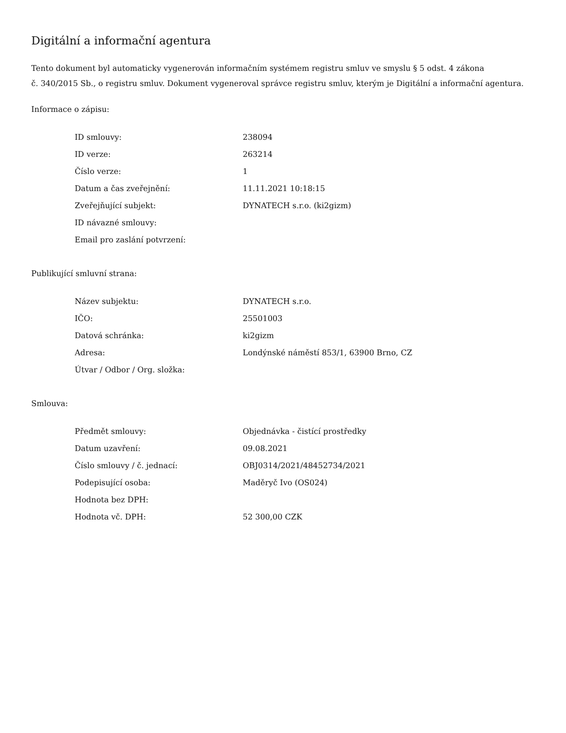Digitální a informační agentura
Tento dokument byl automaticky vygenerován informačním systémem registru smluv ve smyslu § 5 odst. 4 zákona
č. 340/2015 Sb., o registru smluv. Dokument vygeneroval správce registru smluv, kterým je Digitální a informační agentura.
Informace o zápisu:
| ID smlouvy: | 238094 |
| ID verze: | 263214 |
| Číslo verze: | 1 |
| Datum a čas zveřejnění: | 11.11.2021 10:18:15 |
| Zveřejňující subjekt: | DYNATECH s.r.o. (ki2gizm) |
| ID návazné smlouvy: | |
| Email pro zaslání potvrzení: | |
Publikující smluvní strana:
| Název subjektu: | DYNATECH s.r.o. |
| IČO: | 25501003 |
| Datová schránka: | ki2gizm |
| Adresa: | Londýnské náměstí 853/1, 63900 Brno, CZ |
| Útvar / Odbor / Org. složka: | |
Smlouva:
| Předmět smlouvy: | Objednávka - čistící prostředky |
| Datum uzavření: | 09.08.2021 |
| Číslo smlouvy / č. jednací: | OBJ0314/2021/48452734/2021 |
| Podepisující osoba: | Maděryč Ivo (OS024) |
| Hodnota bez DPH: | |
| Hodnota vč. DPH: | 52 300,00 CZK |